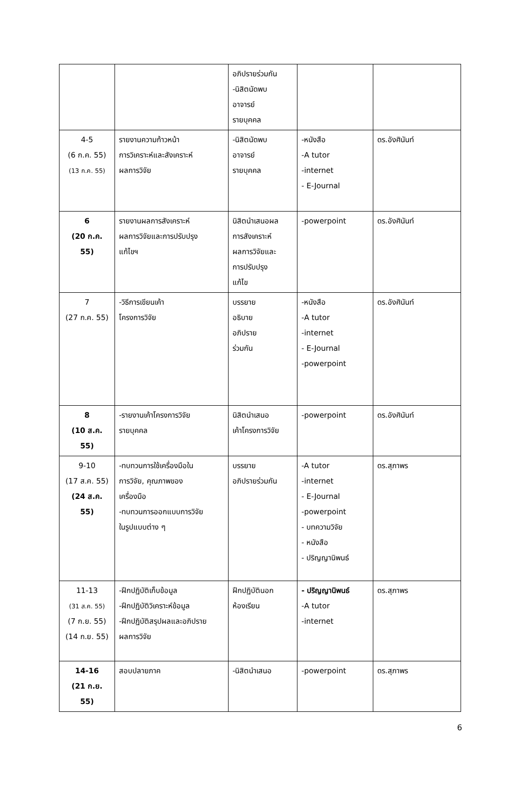| | | อภิปรายร่วมกัน -นิสิตนัดพบ อาจารย์ รายบุคคล | | |
| 4-5 (6 ก.ค. 55) (13 ก.ค. 55) | รายงานความก้าวหน้า การวิเคราะห์และสังเคราะห์ ผลการวิจัย | -นิสิตนัดพบ อาจารย์ รายบุคคล | -หนังสือ -A tutor -internet - E-Journal | ดร.อังศินันท์ |
| 6 (20 ก.ค. 55) | รายงานผลการสังเคราะห์ ผลการวิจัยและการปรับปรุง แก้ไขฯ | นิสิตนำเสนอผล การสังเคราะห์ ผลการวิจัยและ การปรับปรุง แก้ไข | -powerpoint | ดร.อังศินันท์ |
| 7 (27 ก.ค. 55) | -วิธีการเขียนเค้า โครงการวิจัย | บรรยาย อธิบาย อภิปราย ร่วมกัน | -หนังสือ -A tutor -internet - E-Journal -powerpoint | ดร.อังศินันท์ |
| 8 (10 ส.ค. 55) | -รายงานเค้าโครงการวิจัย รายบุคคล | นิสิตนำเสนอ เค้าโครงการวิจัย | -powerpoint | ดร.อังศินันท์ |
| 9-10 (17 ส.ค. 55) (24 ส.ค. 55) | -ทบทวนการใช้เครื่องมือใน การวิจัย, คุณภาพของ เครื่องมือ -ทบทวนการออกแบบการวิจัย ในรูปแบบต่าง ๆ | บรรยาย อภิปรายร่วมกัน | -A tutor -internet - E-Journal -powerpoint - บทความวิจัย - หนังสือ - ปริญญานิพนธ์ | ดร.สุภาพร |
| 11-13 (31 ส.ค. 55) (7 ก.ย. 55) (14 ก.ย. 55) | -ฝึกปฏิบัติเก็บข้อมูล -ฝึกปฏิบัติวิเคราะห์ข้อมูล -ฝึกปฏิบัติสรุปผลและอภิปราย ผลการวิจัย | ฝึกปฏิบัตินอก ห้องเรียน | - ปริญญานิพนธ์ -A tutor -internet | ดร.สุภาพร |
| 14-16 (21 ก.ย. 55) | สอบปลายภาค | -นิสิตนำเสนอ | -powerpoint | ดร.สุภาพร |
6